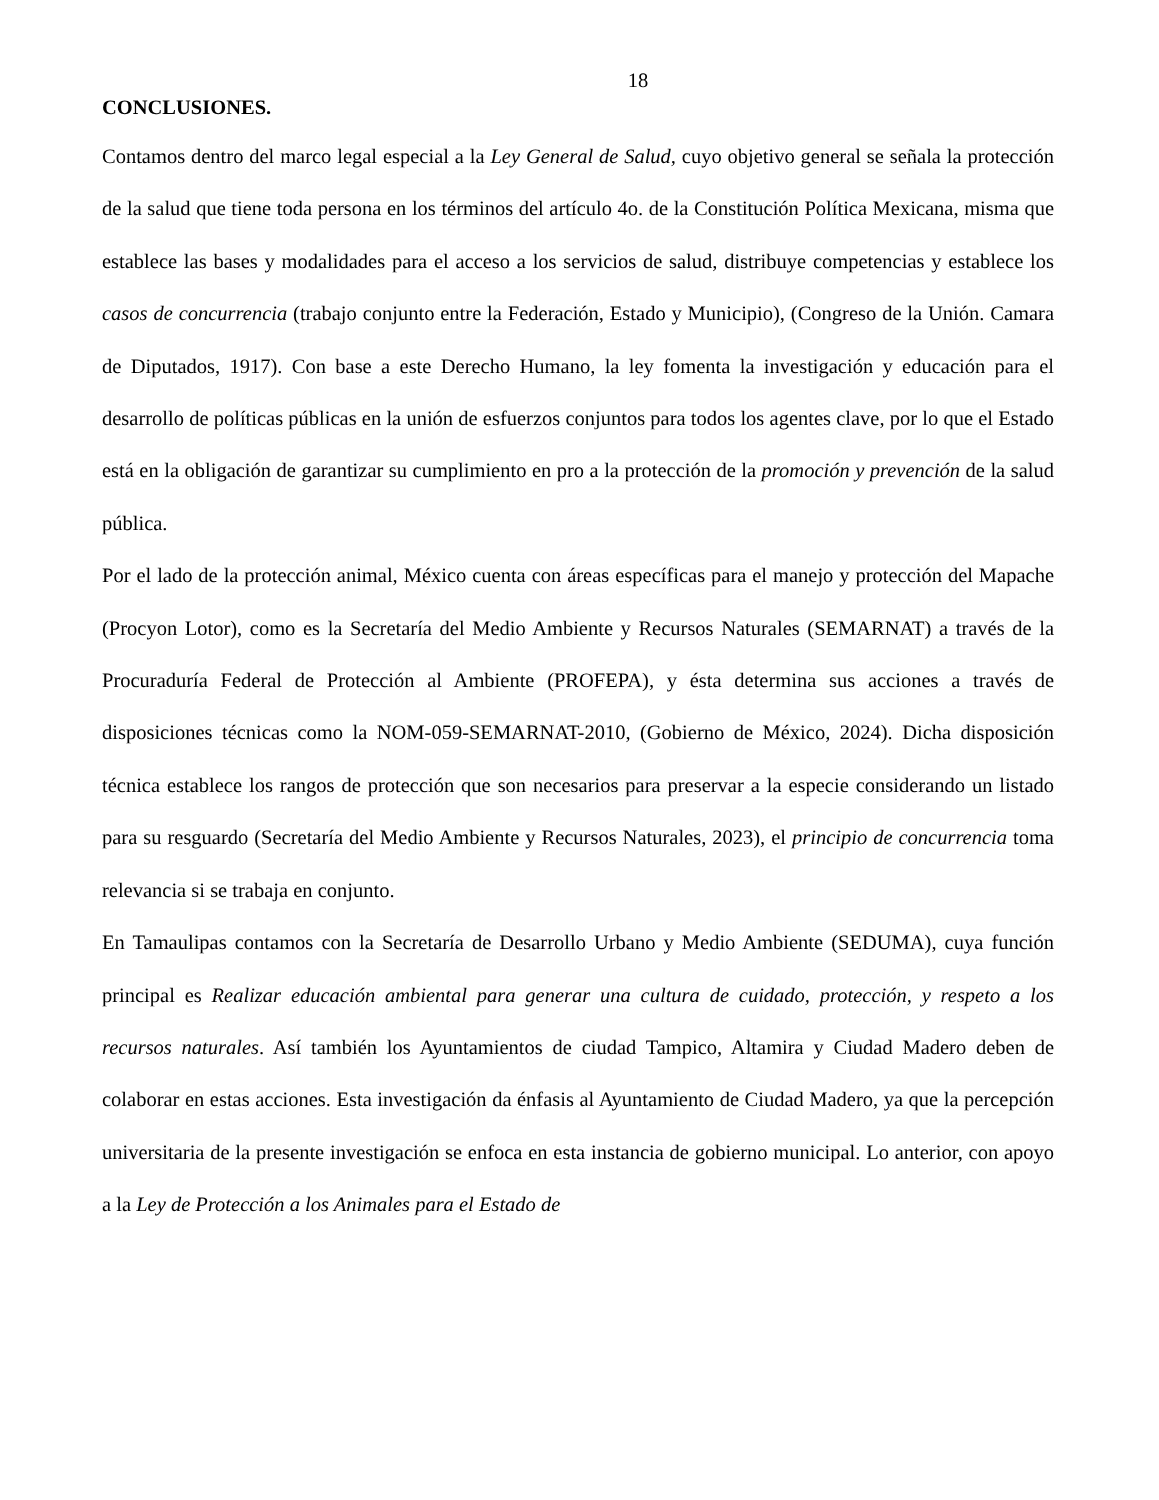18
CONCLUSIONES.
Contamos dentro del marco legal especial a la Ley General de Salud, cuyo objetivo general se señala la protección de la salud que tiene toda persona en los términos del artículo 4o. de la Constitución Política Mexicana, misma que establece las bases y modalidades para el acceso a los servicios de salud, distribuye competencias y establece los casos de concurrencia (trabajo conjunto entre la Federación, Estado y Municipio), (Congreso de la Unión. Camara de Diputados, 1917). Con base a este Derecho Humano, la ley fomenta la investigación y educación para el desarrollo de políticas públicas en la unión de esfuerzos conjuntos para todos los agentes clave, por lo que el Estado está en la obligación de garantizar su cumplimiento en pro a la protección de la promoción y prevención de la salud pública.
Por el lado de la protección animal, México cuenta con áreas específicas para el manejo y protección del Mapache (Procyon Lotor), como es la Secretaría del Medio Ambiente y Recursos Naturales (SEMARNAT) a través de la Procuraduría Federal de Protección al Ambiente (PROFEPA), y ésta determina sus acciones a través de disposiciones técnicas como la NOM-059-SEMARNAT-2010, (Gobierno de México, 2024). Dicha disposición técnica establece los rangos de protección que son necesarios para preservar a la especie considerando un listado para su resguardo (Secretaría del Medio Ambiente y Recursos Naturales, 2023), el principio de concurrencia toma relevancia si se trabaja en conjunto.
En Tamaulipas contamos con la Secretaría de Desarrollo Urbano y Medio Ambiente (SEDUMA), cuya función principal es Realizar educación ambiental para generar una cultura de cuidado, protección, y respeto a los recursos naturales. Así también los Ayuntamientos de ciudad Tampico, Altamira y Ciudad Madero deben de colaborar en estas acciones. Esta investigación da énfasis al Ayuntamiento de Ciudad Madero, ya que la percepción universitaria de la presente investigación se enfoca en esta instancia de gobierno municipal. Lo anterior, con apoyo a la Ley de Protección a los Animales para el Estado de